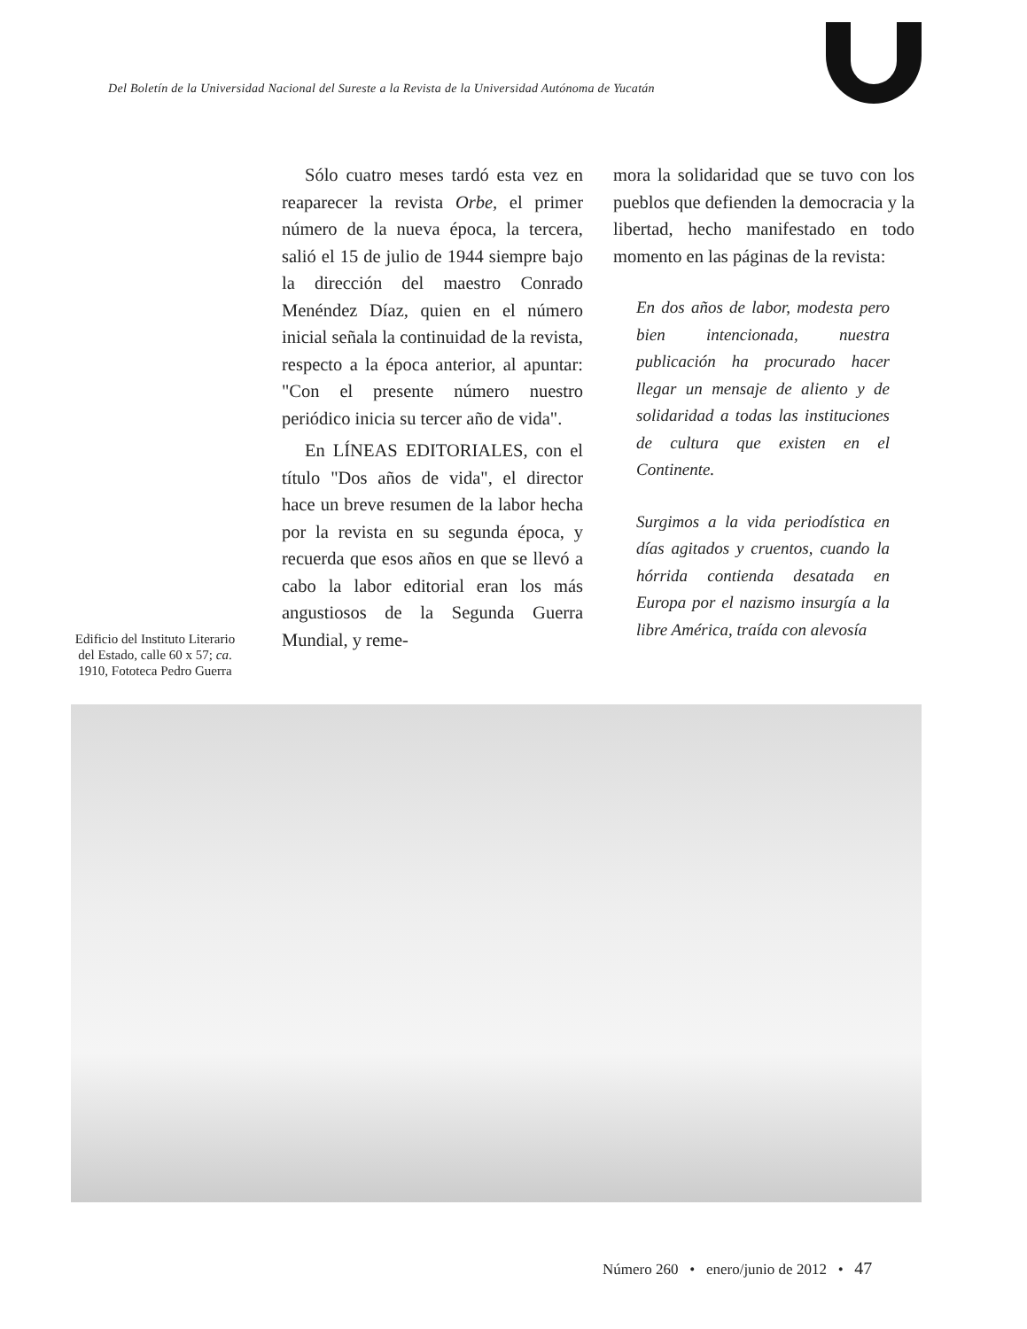Del Boletín de la Universidad Nacional del Sureste a la Revista de la Universidad Autónoma de Yucatán
Edificio del Instituto Literario del Estado, calle 60 x 57; ca. 1910, Fototeca Pedro Guerra
Sólo cuatro meses tardó esta vez en reaparecer la revista Orbe, el primer número de la nueva época, la tercera, salió el 15 de julio de 1944 siempre bajo la dirección del maestro Conrado Menéndez Díaz, quien en el número inicial señala la continuidad de la revista, respecto a la época anterior, al apuntar: "Con el presente número nuestro periódico inicia su tercer año de vida".
En LÍNEAS EDITORIALES, con el título "Dos años de vida", el director hace un breve resumen de la labor hecha por la revista en su segunda época, y recuerda que esos años en que se llevó a cabo la labor editorial eran los más angustiosos de la Segunda Guerra Mundial, y reme-
mora la solidaridad que se tuvo con los pueblos que defienden la democracia y la libertad, hecho manifestado en todo momento en las páginas de la revista:
En dos años de labor, modesta pero bien intencionada, nuestra publicación ha procurado hacer llegar un mensaje de aliento y de solidaridad a todas las instituciones de cultura que existen en el Continente.
Surgimos a la vida periodística en días agitados y cruentos, cuando la hórrida contienda desatada en Europa por el nazismo insurgía a la libre América, traída con alevosía
Número 260 • enero/junio de 2012 • 47